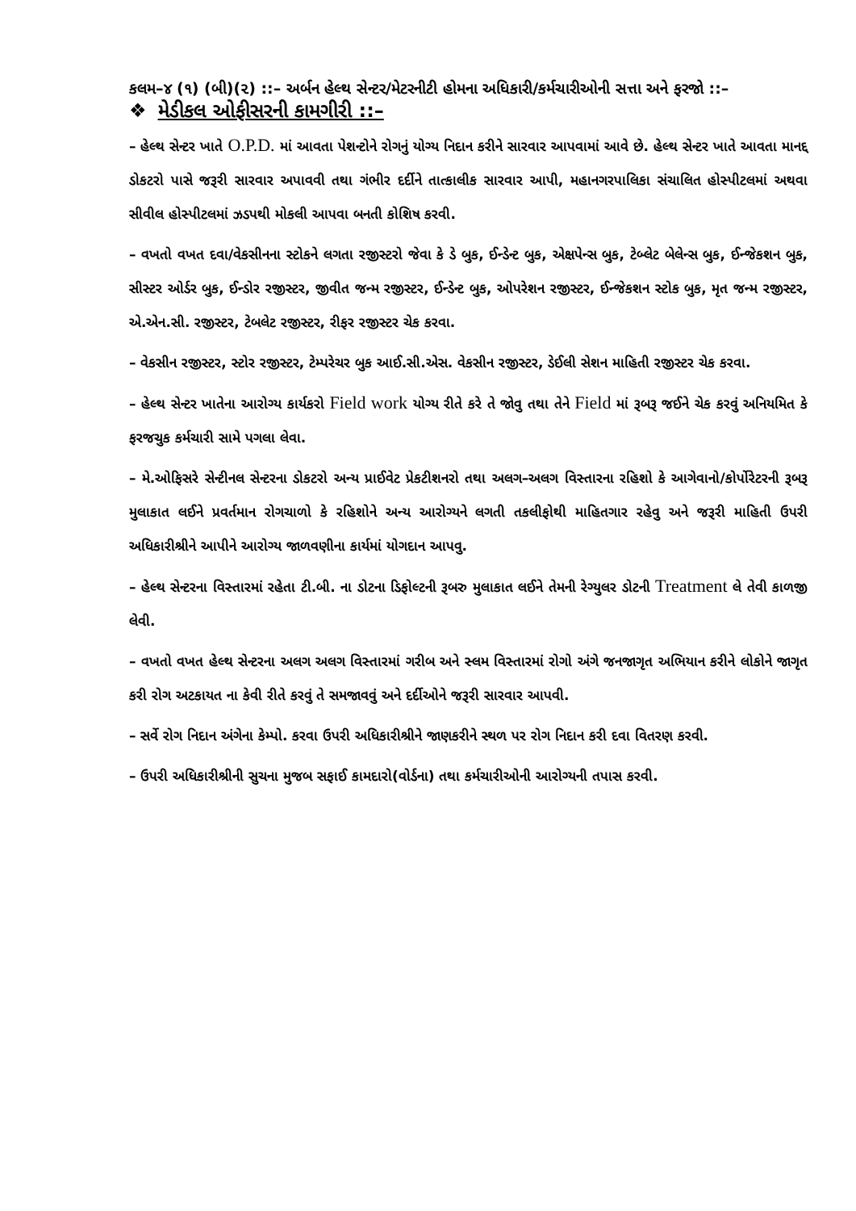કલમ–૪ (૧) (બી)(૨) ::– અર્બન હેલ્થ સેન્ટર/મેટરનીટી હોમના અધિકારી/કર્મચારીઓની સત્તા અને ફરજો ::–
❖ મેડીકલ ઓફીસરની કામગીરી ::–
– હેલ્થ સેન્ટર ખાતે O.P.D. માં આવતા પેશન્ટોને રોગનું યોગ્ય નિદાન કરીને સારવાર આપવામાં આવે છે. હેલ્થ સેન્ટર ખાતે આવતા માનદ્દ ડોકટરો પાસે જરૂરી સારવાર અપાવવી તથા ગંભીર દર્દીને તાત્કાલીક સારવાર આપી, મહાનગરપાલિકા સંચાલિત હોસ્પીટલમાં અથવા સીવીલ હોસ્પીટલમાં ઝડપથી મોકલી આપવા બનતી કોશિષ કરવી.
– વખતો વખત દવા/વેકસીનના સ્ટોકને લગતા રજીસ્ટરો જેવા કે ડે બુક, ઈન્ડેન્ટ બુક, એક્ષપેન્સ બુક, ટેબ્લેટ બેલેન્સ બુક, ઈન્જેકશન બુક, સીસ્ટર ઓર્ડર બુક, ઈન્ડોર રજીસ્ટર, જીવીત જન્મ રજીસ્ટર, ઈન્ડેન્ટ બુક, ઓપરેશન રજીસ્ટર, ઈન્જેકશન સ્ટોક બુક, મૃત જન્મ રજીસ્ટર, એ.એન.સી. રજીસ્ટર, ટેબલેટ રજીસ્ટર, રીફર રજીસ્ટર ચેક કરવા.
– વેકસીન રજીસ્ટર, સ્ટોર રજીસ્ટર, ટેમ્પરેચર બુક આઈ.સી.એસ. વેકસીન રજીસ્ટર, ડેઈલી સેશન માહિતી રજીસ્ટર ચેક કરવા.
– હેલ્થ સેન્ટર ખાતેના આરોગ્ય કાર્યકરો Field work યોગ્ય રીતે કરે તે જોવુ તથા તેને Field માં રૂબરૂ જઈને ચેક કરવું અનિયમિત કે ફરજચુક કર્મચારી સામે પગલા લેવા.
– મે.ઓફિસરે સેન્ટીનલ સેન્ટરના ડોકટરો અન્ય પ્રાઈવેટ પ્રેકટીશનરો તથા અલગ–અલગ વિસ્તારના રહિશો કે આગેવાનો/કોર્પોરેટરની રૂબરૂ મુલાકાત લઈને પ્રવર્તમાન રોગચાળો કે રહિશોને અન્ય આરોગ્યને લગતી તકલીફોથી માહિતગાર રહેવુ અને જરૂરી માહિતી ઉપરી અધિકારીશ્રીને આપીને આરોગ્ય જાળવણીના કાર્યમાં યોગદાન આપવુ.
– હેલ્થ સેન્ટરના વિસ્તારમાં રહેતા ટી.બી. ના ડોટના ડિફોલ્ટની રૂબરુ મુલાકાત લઈને તેમની રેગ્યુલર ડોટની Treatment લે તેવી કાળજી લેવી.
– વખતો વખત હેલ્થ સેન્ટરના અલગ અલગ વિસ્તારમાં ગરીબ અને સ્લમ વિસ્તારમાં રોગો અંગે જનજાગૃત અભિયાન કરીને લોકોને જાગૃત કરી રોગ અટકાયત ના કેવી રીતે કરવું તે સમજાવવું અને દર્દીઓને જરૂરી સારવાર આપવી.
– સર્વે રોગ નિદાન અંગેના કેમ્પો. કરવા ઉપરી અધિકારીશ્રીને જાણકરીને સ્થળ પર રોગ નિદાન કરી દવા વિતરણ કરવી.
– ઉપરી અધિકારીશ્રીની સુચના મુજબ સફાઈ કામદારો(વોર્ડના) તથા કર્મચારીઓની આરોગ્યની તપાસ કરવી.